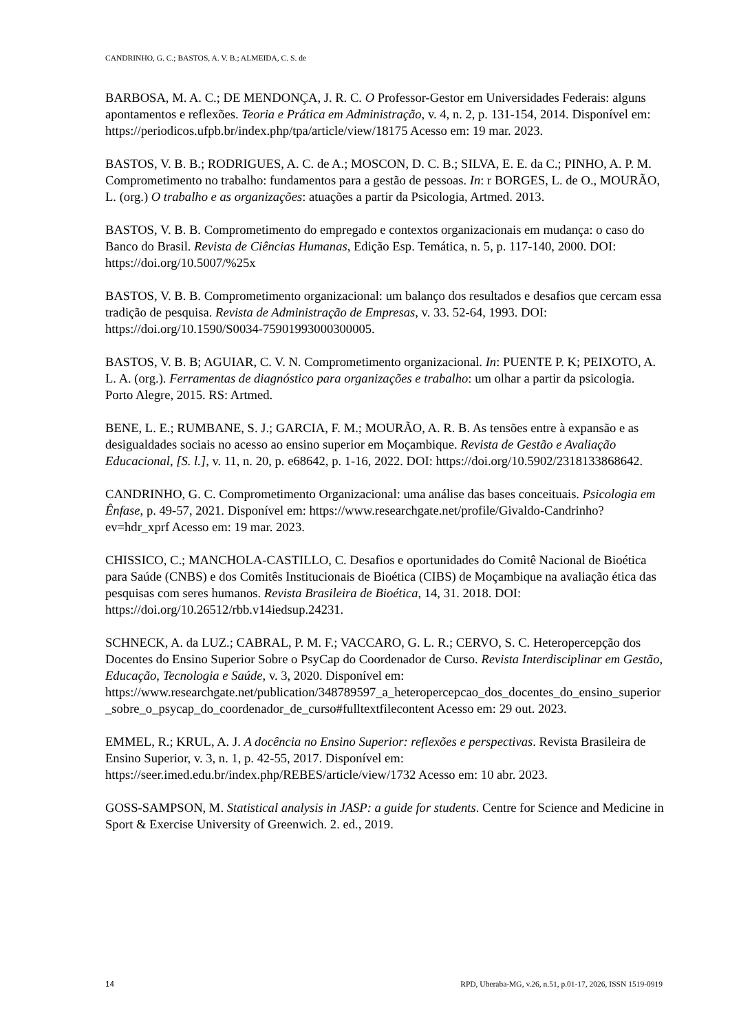CANDRINHO, G. C.; BASTOS, A. V. B.; ALMEIDA, C. S. de
BARBOSA, M. A. C.; DE MENDONÇA, J. R. C. O Professor-Gestor em Universidades Federais: alguns apontamentos e reflexões. Teoria e Prática em Administração, v. 4, n. 2, p. 131-154, 2014. Disponível em: https://periodicos.ufpb.br/index.php/tpa/article/view/18175 Acesso em: 19 mar. 2023.
BASTOS, V. B. B.; RODRIGUES, A. C. de A.; MOSCON, D. C. B.; SILVA, E. E. da C.; PINHO, A. P. M. Comprometimento no trabalho: fundamentos para a gestão de pessoas. In: r BORGES, L. de O., MOURÃO, L. (org.) O trabalho e as organizações: atuações a partir da Psicologia, Artmed. 2013.
BASTOS, V. B. B. Comprometimento do empregado e contextos organizacionais em mudança: o caso do Banco do Brasil. Revista de Ciências Humanas, Edição Esp. Temática, n. 5, p. 117-140, 2000. DOI: https://doi.org/10.5007/%25x
BASTOS, V. B. B. Comprometimento organizacional: um balanço dos resultados e desafios que cercam essa tradição de pesquisa. Revista de Administração de Empresas, v. 33. 52-64, 1993. DOI: https://doi.org/10.1590/S0034-75901993000300005.
BASTOS, V. B. B; AGUIAR, C. V. N. Comprometimento organizacional. In: PUENTE P. K; PEIXOTO, A. L. A. (org.). Ferramentas de diagnóstico para organizações e trabalho: um olhar a partir da psicologia. Porto Alegre, 2015. RS: Artmed.
BENE, L. E.; RUMBANE, S. J.; GARCIA, F. M.; MOURÃO, A. R. B. As tensões entre à expansão e as desigualdades sociais no acesso ao ensino superior em Moçambique. Revista de Gestão e Avaliação Educacional, [S. l.], v. 11, n. 20, p. e68642, p. 1-16, 2022. DOI: https://doi.org/10.5902/2318133868642.
CANDRINHO, G. C. Comprometimento Organizacional: uma análise das bases conceituais. Psicologia em Ênfase, p. 49-57, 2021. Disponível em: https://www.researchgate.net/profile/Givaldo-Candrinho?ev=hdr_xprf Acesso em: 19 mar. 2023.
CHISSICO, C.; MANCHOLA-CASTILLO, C. Desafios e oportunidades do Comitê Nacional de Bioética para Saúde (CNBS) e dos Comitês Institucionais de Bioética (CIBS) de Moçambique na avaliação ética das pesquisas com seres humanos. Revista Brasileira de Bioética, 14, 31. 2018. DOI: https://doi.org/10.26512/rbb.v14iedsup.24231.
SCHNECK, A. da LUZ.; CABRAL, P. M. F.; VACCARO, G. L. R.; CERVO, S. C. Heteropercepção dos Docentes do Ensino Superior Sobre o PsyCap do Coordenador de Curso. Revista Interdisciplinar em Gestão, Educação, Tecnologia e Saúde, v. 3, 2020. Disponível em: https://www.researchgate.net/publication/348789597_a_heteropercepcao_dos_docentes_do_ensino_superior_sobre_o_psycap_do_coordenador_de_curso#fulltextfilecontent Acesso em: 29 out. 2023.
EMMEL, R.; KRUL, A. J. A docência no Ensino Superior: reflexões e perspectivas. Revista Brasileira de Ensino Superior, v. 3, n. 1, p. 42-55, 2017. Disponível em: https://seer.imed.edu.br/index.php/REBES/article/view/1732 Acesso em: 10 abr. 2023.
GOSS-SAMPSON, M. Statistical analysis in JASP: a guide for students. Centre for Science and Medicine in Sport & Exercise University of Greenwich. 2. ed., 2019.
14 RPD, Uberaba-MG, v.26, n.51, p.01-17, 2026, ISSN 1519-0919